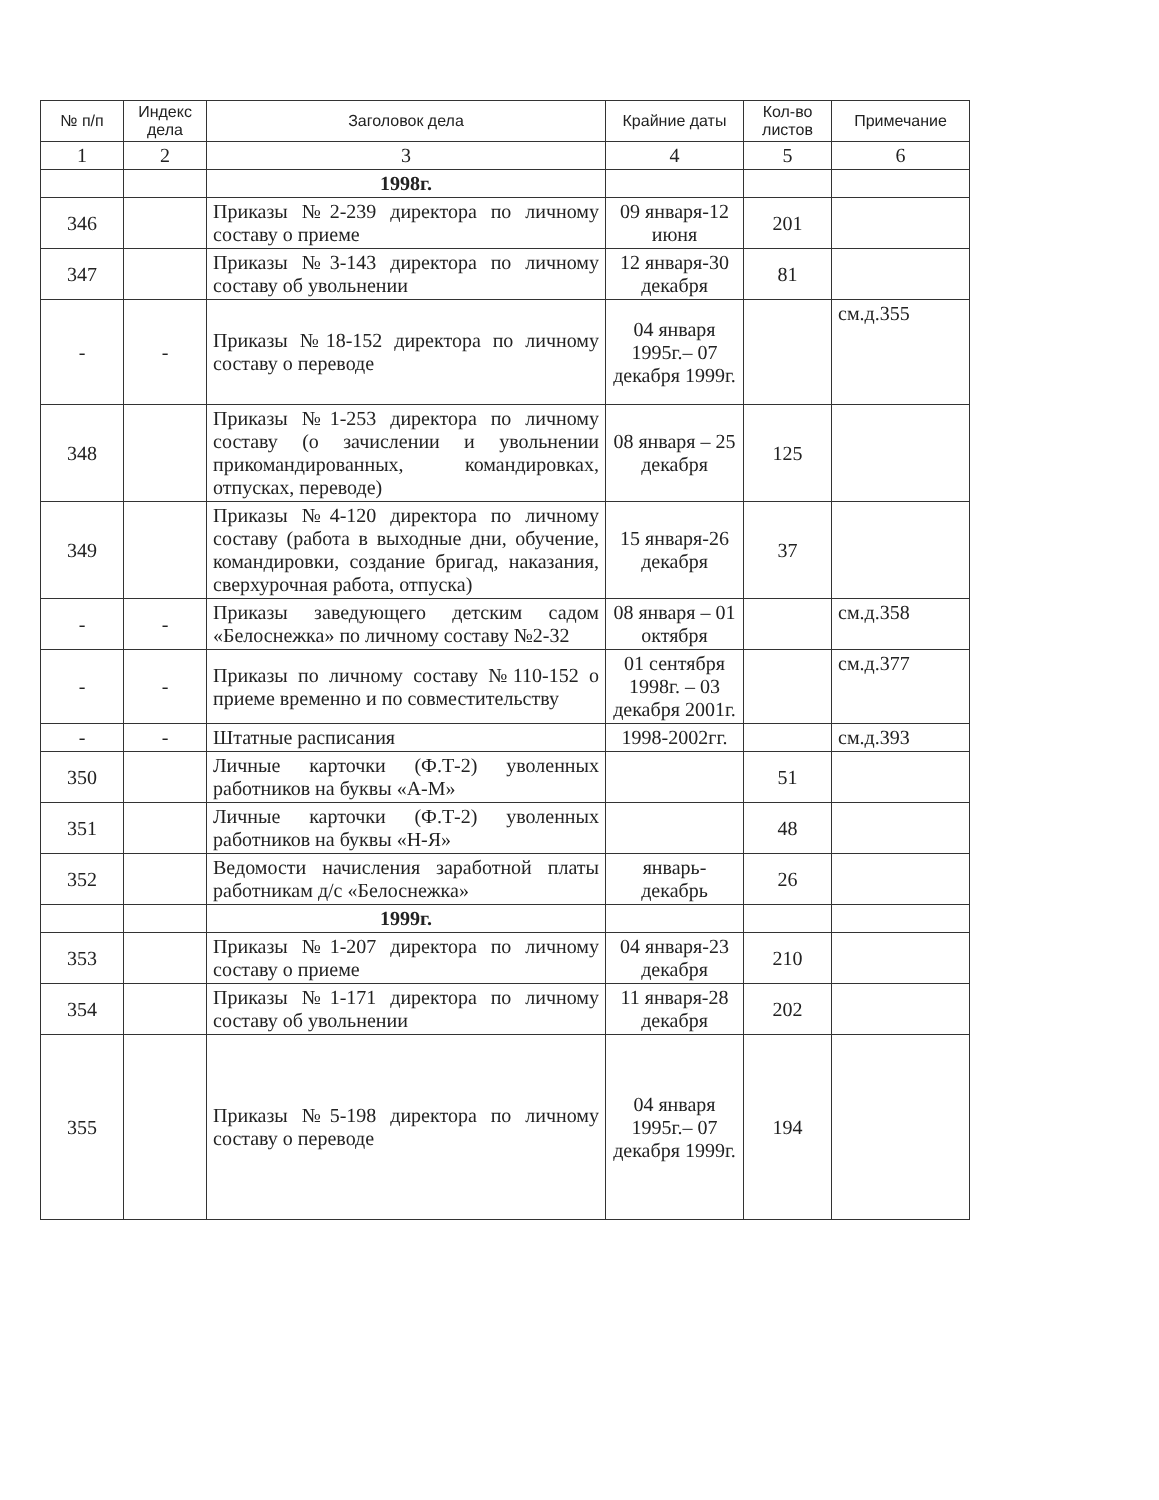| № п/п | Индекс дела | Заголовок дела | Крайние даты | Кол-во листов | Примечание |
| --- | --- | --- | --- | --- | --- |
| 1 | 2 | 3 | 4 | 5 | 6 |
| | | 1998г. | | | |
| 346 | | Приказы №2-239 директора по личному составу о приеме | 09 января-12 июня | 201 | |
| 347 | | Приказы №3-143 директора по личному составу об увольнении | 12 января-30 декабря | 81 | |
| - | - | Приказы №18-152 директора по личному составу о переводе | 04 января 1995г.– 07 декабря 1999г. | | см.д.355 |
| 348 | | Приказы №1-253 директора по личному составу (о зачислении и увольнении прикомандированных, командировках, отпусках, переводе) | 08 января – 25 декабря | 125 | |
| 349 | | Приказы №4-120 директора по личному составу (работа в выходные дни, обучение, командировки, создание бригад, наказания, сверхурочная работа, отпуска) | 15 января-26 декабря | 37 | |
| - | - | Приказы заведующего детским садом «Белоснежка» по личному составу №2-32 | 08 января – 01 октября | | см.д.358 |
| - | - | Приказы по личному составу №110-152 о приеме временно и по совместительству | 01 сентября 1998г. – 03 декабря 2001г. | | см.д.377 |
| - | - | Штатные расписания | 1998-2002гг. | | см.д.393 |
| 350 | | Личные карточки (Ф.Т-2) уволенных работников на буквы «А-М» | | 51 | |
| 351 | | Личные карточки (Ф.Т-2) уволенных работников на буквы «Н-Я» | | 48 | |
| 352 | | Ведомости начисления заработной платы работникам д/с «Белоснежка» | январь-декабрь | 26 | |
| | | 1999г. | | | |
| 353 | | Приказы №1-207 директора по личному составу о приеме | 04 января-23 декабря | 210 | |
| 354 | | Приказы №1-171 директора по личному составу об увольнении | 11 января-28 декабря | 202 | |
| 355 | | Приказы №5-198 директора по личному составу о переводе | 04 января 1995г.– 07 декабря 1999г. | 194 | |